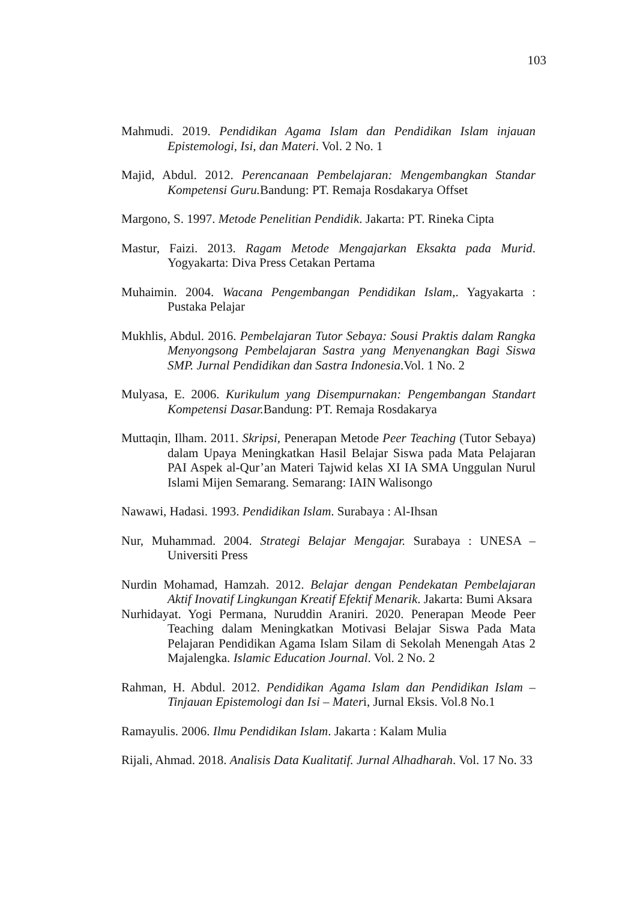103
Mahmudi. 2019. Pendidikan Agama Islam dan Pendidikan Islam injauan Epistemologi, Isi, dan Materi. Vol. 2 No. 1
Majid, Abdul. 2012. Perencanaan Pembelajaran: Mengembangkan Standar Kompetensi Guru. Bandung: PT. Remaja Rosdakarya Offset
Margono, S. 1997. Metode Penelitian Pendidik. Jakarta: PT. Rineka Cipta
Mastur, Faizi. 2013. Ragam Metode Mengajarkan Eksakta pada Murid. Yogyakarta: Diva Press Cetakan Pertama
Muhaimin. 2004. Wacana Pengembangan Pendidikan Islam,. Yagyakarta : Pustaka Pelajar
Mukhlis, Abdul. 2016. Pembelajaran Tutor Sebaya: Sousi Praktis dalam Rangka Menyongsong Pembelajaran Sastra yang Menyenangkan Bagi Siswa SMP. Jurnal Pendidikan dan Sastra Indonesia.Vol. 1 No. 2
Mulyasa, E. 2006. Kurikulum yang Disempurnakan: Pengembangan Standart Kompetensi Dasar. Bandung: PT. Remaja Rosdakarya
Muttaqin, Ilham. 2011. Skripsi, Penerapan Metode Peer Teaching (Tutor Sebaya) dalam Upaya Meningkatkan Hasil Belajar Siswa pada Mata Pelajaran PAI Aspek al-Qur’an Materi Tajwid kelas XI IA SMA Unggulan Nurul Islami Mijen Semarang. Semarang: IAIN Walisongo
Nawawi, Hadasi. 1993. Pendidikan Islam. Surabaya : Al-Ihsan
Nur, Muhammad. 2004. Strategi Belajar Mengajar. Surabaya : UNESA – Universiti Press
Nurdin Mohamad, Hamzah. 2012. Belajar dengan Pendekatan Pembelajaran Aktif Inovatif Lingkungan Kreatif Efektif Menarik. Jakarta: Bumi Aksara
Nurhidayat. Yogi Permana, Nuruddin Araniri. 2020. Penerapan Meode Peer Teaching dalam Meningkatkan Motivasi Belajar Siswa Pada Mata Pelajaran Pendidikan Agama Islam Silam di Sekolah Menengah Atas 2 Majalengka. Islamic Education Journal. Vol. 2 No. 2
Rahman, H. Abdul. 2012. Pendidikan Agama Islam dan Pendidikan Islam – Tinjauan Epistemologi dan Isi – Materi, Jurnal Eksis. Vol.8 No.1
Ramayulis. 2006. Ilmu Pendidikan Islam. Jakarta : Kalam Mulia
Rijali, Ahmad. 2018. Analisis Data Kualitatif. Jurnal Alhadharah. Vol. 17 No. 33